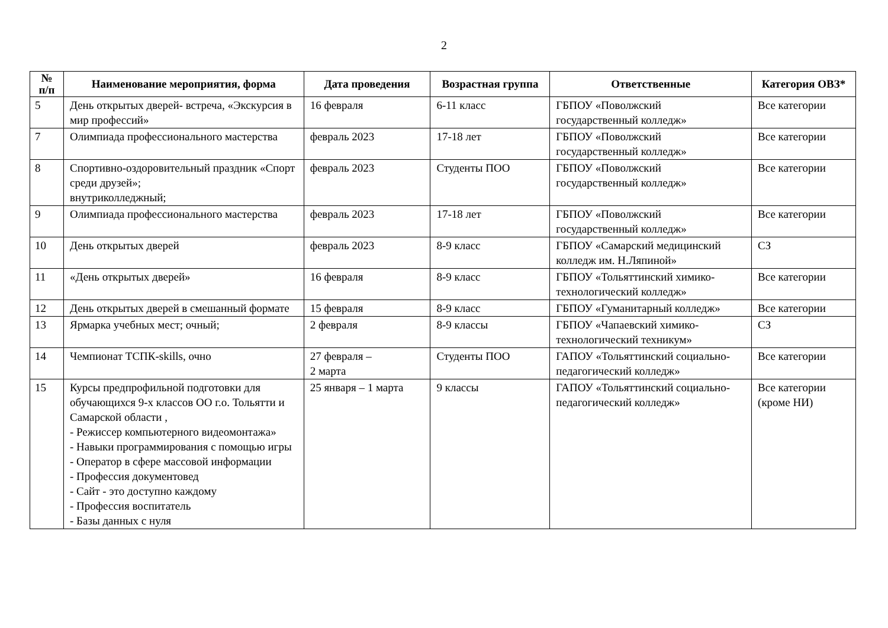2
| № п/п | Наименование мероприятия, форма | Дата проведения | Возрастная группа | Ответственные | Категория ОВЗ* |
| --- | --- | --- | --- | --- | --- |
| 5 | День открытых дверей- встреча, «Экскурсия в мир профессий» | 16 февраля | 6-11 класс | ГБПОУ «Поволжский государственный колледж» | Все категории |
| 7 | Олимпиада профессионального мастерства | февраль 2023 | 17-18 лет | ГБПОУ «Поволжский государственный колледж» | Все категории |
| 8 | Спортивно-оздоровительный праздник «Спорт среди друзей»; внутриколледжный; | февраль 2023 | Студенты ПОО | ГБПОУ «Поволжский государственный колледж» | Все категории |
| 9 | Олимпиада профессионального мастерства | февраль 2023 | 17-18 лет | ГБПОУ «Поволжский государственный колледж» | Все категории |
| 10 | День открытых дверей | февраль 2023 | 8-9 класс | ГБПОУ «Самарский медицинский колледж им. Н.Ляпиной» | СЗ |
| 11 | «День открытых дверей» | 16 февраля | 8-9 класс | ГБПОУ «Тольяттинский химико-технологический колледж» | Все категории |
| 12 | День открытых дверей в смешанный формате | 15 февраля | 8-9 класс | ГБПОУ «Гуманитарный колледж» | Все категории |
| 13 | Ярмарка учебных мест; очный; | 2 февраля | 8-9 классы | ГБПОУ «Чапаевский химико-технологический техникум» | СЗ |
| 14 | Чемпионат ТСПК-skills, очно | 27 февраля – 2 марта | Студенты ПОО | ГАПОУ «Тольяттинский социально-педагогический колледж» | Все категории |
| 15 | Курсы предпрофильной подготовки для обучающихся 9-х классов ОО г.о. Тольятти и Самарской области , - Режиссер компьютерного видеомонтажа» - Навыки программирования с помощью игры - Оператор в сфере массовой информации - Профессия документовед - Сайт - это доступно каждому - Профессия воспитатель - Базы данных с нуля | 25 января – 1 марта | 9 классы | ГАПОУ «Тольяттинский социально-педагогический колледж» | Все категории (кроме НИ) |